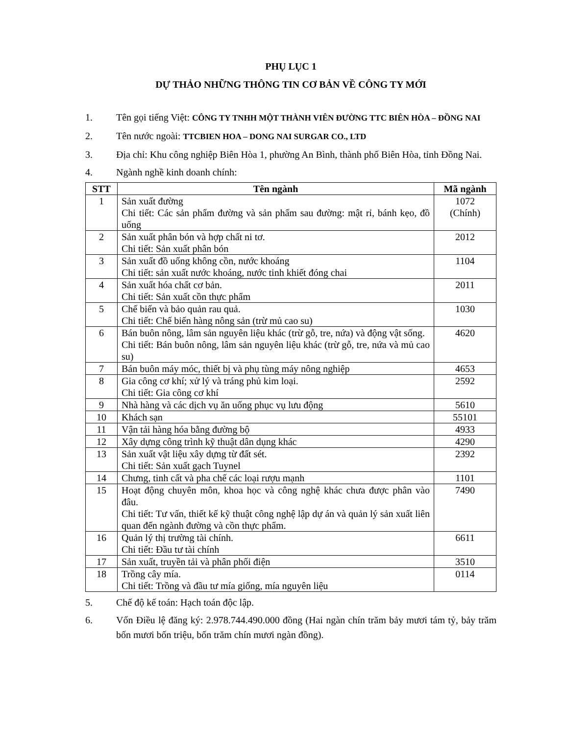PHỤ LỤC 1
DỰ THẢO NHỮNG THÔNG TIN CƠ BẢN VỀ CÔNG TY MỚI
1. Tên gọi tiếng Việt: CÔNG TY TNHH MỘT THÀNH VIÊN ĐƯỜNG TTC BIÊN HÒA – ĐỒNG NAI
2. Tên nước ngoài: TTCBIEN HOA – DONG NAI SURGAR CO., LTD
3. Địa chỉ: Khu công nghiệp Biên Hòa 1, phường An Bình, thành phố Biên Hòa, tỉnh Đồng Nai.
4. Ngành nghề kinh doanh chính:
| STT | Tên ngành | Mã ngành |
| --- | --- | --- |
| 1 | Sản xuất đường Chi tiết: Các sản phẩm đường và sản phẩm sau đường: mật rỉ, bánh kẹo, đồ uống | 1072 (Chính) |
| 2 | Sản xuất phân bón và hợp chất ni tơ. Chi tiết: Sản xuất phân bón | 2012 |
| 3 | Sản xuất đồ uống không cồn, nước khoáng Chi tiết: sản xuất nước khoáng, nước tinh khiết đóng chai | 1104 |
| 4 | Sản xuất hóa chất cơ bản. Chi tiết: Sản xuất cồn thực phẩm | 2011 |
| 5 | Chế biến và bảo quản rau quả. Chi tiết: Chế biến hàng nông sản (trừ mủ cao su) | 1030 |
| 6 | Bán buôn nông, lâm sản nguyên liệu khác (trừ gỗ, tre, nứa) và động vật sống. Chi tiết: Bán buôn nông, lâm sản nguyên liệu khác (trừ gỗ, tre, nứa và mủ cao su) | 4620 |
| 7 | Bán buôn máy móc, thiết bị và phụ tùng máy nông nghiệp | 4653 |
| 8 | Gia công cơ khí; xử lý và tráng phủ kim loại. Chi tiết: Gia công cơ khí | 2592 |
| 9 | Nhà hàng và các dịch vụ ăn uống phục vụ lưu động | 5610 |
| 10 | Khách sạn | 55101 |
| 11 | Vận tải hàng hóa bằng đường bộ | 4933 |
| 12 | Xây dựng công trình kỹ thuật dân dụng khác | 4290 |
| 13 | Sản xuất vật liệu xây dựng từ đất sét. Chi tiết: Sản xuất gạch Tuynel | 2392 |
| 14 | Chưng, tinh cất và pha chế các loại rượu mạnh | 1101 |
| 15 | Hoạt động chuyên môn, khoa học và công nghệ khác chưa được phân vào đâu. Chi tiết: Tư vấn, thiết kế kỹ thuật công nghệ lập dự án và quản lý sản xuất liên quan đến ngành đường và cồn thực phẩm. | 7490 |
| 16 | Quản lý thị trường tài chính. Chi tiết: Đầu tư tài chính | 6611 |
| 17 | Sản xuất, truyền tải và phân phối điện | 3510 |
| 18 | Trồng cây mía. Chi tiết: Trồng và đầu tư mía giống, mía nguyên liệu | 0114 |
5. Chế độ kế toán: Hạch toán độc lập.
6. Vốn Điều lệ đăng ký: 2.978.744.490.000 đồng (Hai ngàn chín trăm bảy mươi tám tỷ, bảy trăm bốn mươi bốn triệu, bốn trăm chín mươi ngàn đồng).